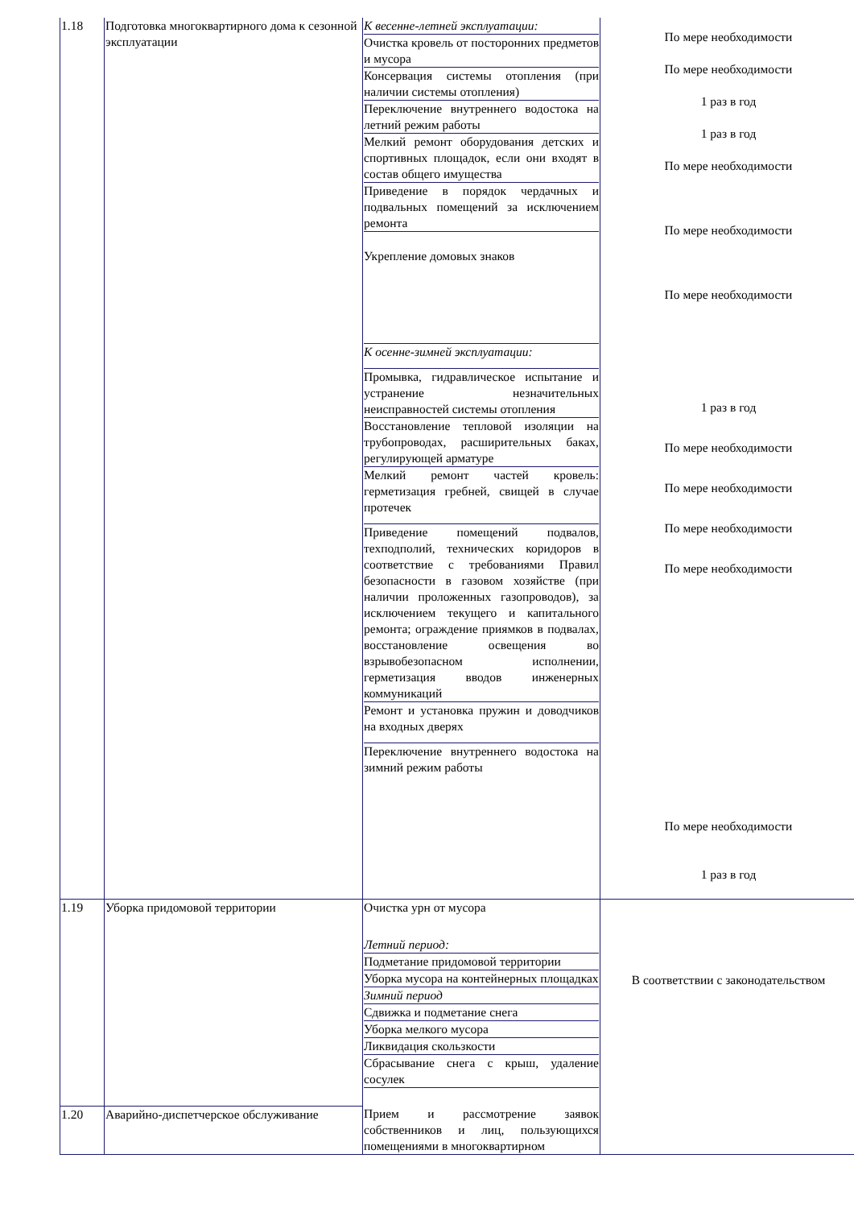| 1.18 | Подготовка многоквартирного дома к сезонной эксплуатации | К весенне-летней эксплуатации: Очистка кровель от посторонних предметов и мусора Консервация системы отопления (при наличии системы отопления) Переключение внутреннего водостока на летний режим работы Мелкий ремонт оборудования детских и спортивных площадок, если они входят в состав общего имущества Приведение в порядок чердачных и подвальных помещений за исключением ремонта Укрепление домовых знаков К осенне-зимней эксплуатации: Промывка, гидравлическое испытание и устранение незначительных неисправностей системы отопления Восстановление тепловой изоляции на трубопроводах, расширительных баках, регулирующей арматуре Мелкий ремонт частей кровель: герметизация гребней, свищей в случае протечек Приведение помещений подвалов, техподполий, технических коридоров в соответствие с требованиями Правил безопасности в газовом хозяйстве (при наличии проложенных газопроводов), за исключением текущего и капитального ремонта; ограждение приямков в подвалах, восстановление освещения во взрывобезопасном исполнении, герметизация вводов инженерных коммуникаций Ремонт и установка пружин и доводчиков на входных дверях Переключение внутреннего водостока на зимний режим работы | По мере необходимости По мере необходимости 1 раз в год 1 раз в год По мере необходимости По мере необходимости По мере необходимости 1 раз в год По мере необходимости По мере необходимости По мере необходимости По мере необходимости По мере необходимости 1 раз в год |
| 1.19 | Уборка придомовой территории | Очистка урн от мусора Летний период: Подметание придомовой территории Уборка мусора на контейнерных площадках Зимний период Сдвижка и подметание снега Уборка мелкого мусора Ликвидация скользкости Сбрасывание снега с крыш, удаление сосулек | В соответствии с законодательством |
| 1.20 | Аварийно-диспетчерское обслуживание | Прием и рассмотрение заявок собственников и лиц, пользующихся помещениями в многоквартирном | |